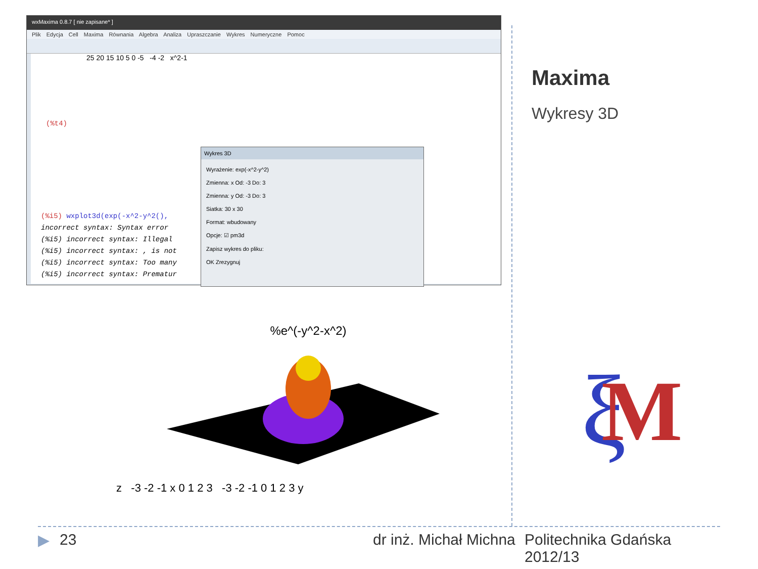wxMaxima 0.8.7 [ nie zapisane* ]
Plik Edycja Cell Maxima Równania Algebra Analiza Upraszczanie Wykres Numeryczne Pomoc
(%t4)
25 20 15 10 5 0 -5 -4 -2 x^2-1
(%i5) wxplot3d(exp(-x^2-y^2(),
incorrect syntax: Syntax error
(%i5) incorrect syntax: Illegal
(%i5) incorrect syntax: , is not
(%i5) incorrect syntax: Too many
(%i5) incorrect syntax: Prematur
Wykres 3D
Wyrażenie: exp(-x^2-y^2)
Zmienna: x Od: -3 Do: 3
Zmienna: y Od: -3 Do: 3
Siatka: 30 x 30
Format: wbudowany
Opcje: ☑ pm3d
Zapisz wykres do pliku:
OK Zrezygnuj
%e^(-y^2-x^2)
z -3 -2 -1 x 0 1 2 3 -3 -2 -1 0 1 2 3 y
Maxima
Wykresy 3D
ξ
M
▶ 23 dr inż. Michał Michna Politechnika Gdańska
2012/13